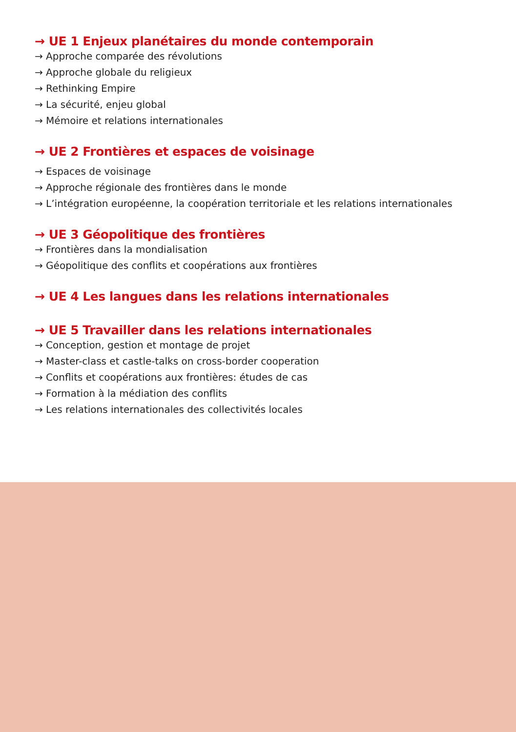→ UE 1 Enjeux planétaires du monde contemporain
→ Approche comparée des révolutions
→ Approche globale du religieux
→ Rethinking Empire
→ La sécurité, enjeu global
→ Mémoire et relations internationales
→ UE 2 Frontières et espaces de voisinage
→ Espaces de voisinage
→ Approche régionale des frontières dans le monde
→ L’intégration européenne, la coopération territoriale et les relations internationales
→ UE 3 Géopolitique des frontières
→ Frontières dans la mondialisation
→ Géopolitique des conflits et coopérations aux frontières
→ UE 4 Les langues dans les relations internationales
→ UE 5 Travailler dans les relations internationales
→ Conception, gestion et montage de projet
→ Master-class et castle-talks on cross-border cooperation
→ Conflits et coopérations aux frontières: études de cas
→ Formation à la médiation des conflits
→ Les relations internationales des collectivités locales